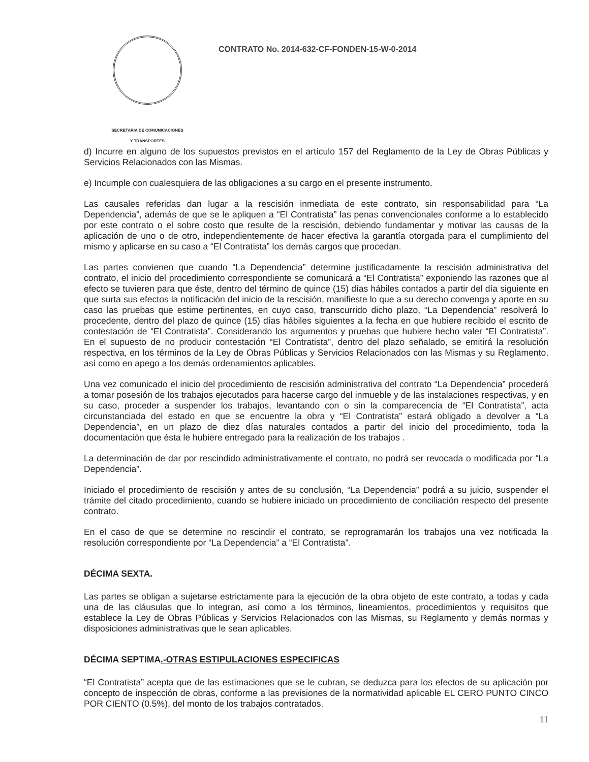SECRETARIA DE COMUNICACIONES
Y TRANSPORTES
CONTRATO No. 2014-632-CF-FONDEN-15-W-0-2014
d) Incurre en alguno de los supuestos previstos en el artículo 157 del Reglamento de la Ley de Obras Públicas y Servicios Relacionados con las Mismas.
e) Incumple con cualesquiera de las obligaciones a su cargo en el presente instrumento.
Las causales referidas dan lugar a la rescisión inmediata de este contrato, sin responsabilidad para “La Dependencia”, además de que se le apliquen a “El Contratista” las penas convencionales conforme a lo establecido por este contrato o el sobre costo que resulte de la rescisión, debiendo fundamentar y motivar las causas de la aplicación de uno o de otro, independientemente de hacer efectiva la garantía otorgada para el cumplimiento del mismo y aplicarse en su caso a “El Contratista” los demás cargos que procedan.
Las partes convienen que cuando “La Dependencia” determine justificadamente la rescisión administrativa del contrato, el inicio del procedimiento correspondiente se comunicará a “El Contratista” exponiendo las razones que al efecto se tuvieren para que éste, dentro del término de quince (15) días hábiles contados a partir del día siguiente en que surta sus efectos la notificación del inicio de la rescisión, manifieste lo que a su derecho convenga y aporte en su caso las pruebas que estime pertinentes, en cuyo caso, transcurrido dicho plazo, “La Dependencia” resolverá lo procedente, dentro del plazo de quince (15) días hábiles siguientes a la fecha en que hubiere recibido el escrito de contestación de “El Contratista”. Considerando los argumentos y pruebas que hubiere hecho valer “El Contratista”. En el supuesto de no producir contestación “El Contratista”, dentro del plazo señalado, se emitirá la resolución respectiva, en los términos de la Ley de Obras Públicas y Servicios Relacionados con las Mismas y su Reglamento, así como en apego a los demás ordenamientos aplicables.
Una vez comunicado el inicio del procedimiento de rescisión administrativa del contrato “La Dependencia” procederá a tomar posesión de los trabajos ejecutados para hacerse cargo del inmueble y de las instalaciones respectivas, y en su caso, proceder a suspender los trabajos, levantando con o sin la comparecencia de “El Contratista”, acta circunstanciada del estado en que se encuentre la obra y “El Contratista” estará obligado a devolver a “La Dependencia”, en un plazo de diez días naturales contados a partir del inicio del procedimiento, toda la documentación que ésta le hubiere entregado para la realización de los trabajos .
La determinación de dar por rescindido administrativamente el contrato, no podrá ser revocada o modificada por “La Dependencia”.
Iniciado el procedimiento de rescisión y antes de su conclusión, “La Dependencia” podrá a su juicio, suspender el trámite del citado procedimiento, cuando se hubiere iniciado un procedimiento de conciliación respecto del presente contrato.
En el caso de que se determine no rescindir el contrato, se reprogramarán los trabajos una vez notificada la resolución correspondiente por “La Dependencia” a “El Contratista”.
DÉCIMA SEXTA.
Las partes se obligan a sujetarse estrictamente para la ejecución de la obra objeto de este contrato, a todas y cada una de las cláusulas que lo integran, así como a los términos, lineamientos, procedimientos y requisitos que establece la Ley de Obras Públicas y Servicios Relacionados con las Mismas, su Reglamento y demás normas y disposiciones administrativas que le sean aplicables.
DÉCIMA SEPTIMA.-OTRAS ESTIPULACIONES ESPECIFICAS
“El Contratista” acepta que de las estimaciones que se le cubran, se deduzca para los efectos de su aplicación por concepto de inspección de obras, conforme a las previsiones de la normatividad aplicable EL CERO PUNTO CINCO POR CIENTO (0.5%), del monto de los trabajos contratados.
11